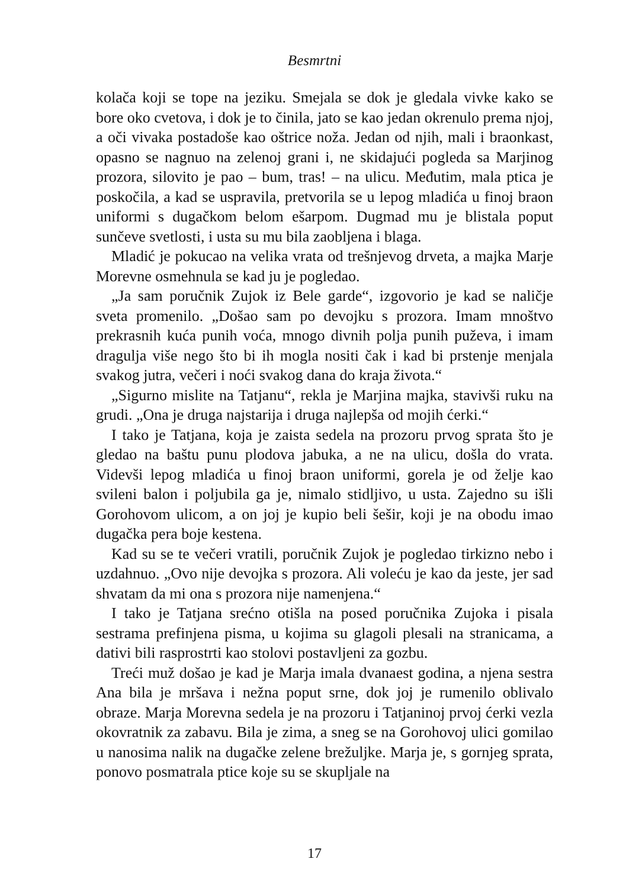Besmrtni
kolača koji se tope na jeziku. Smejala se dok je gledala vivke kako se bore oko cvetova, i dok je to činila, jato se kao jedan okrenulo prema njoj, a oči vivaka postadoše kao oštrice noža. Jedan od njih, mali i braonkast, opasno se nagnuo na zelenoj grani i, ne skidajući pogleda sa Marjinog prozora, silovito je pao – bum, tras! – na ulicu. Međutim, mala ptica je poskočila, a kad se uspravila, pretvorila se u lepog mladića u finoj braon uniformi s dugačkom belom ešarpom. Dugmad mu je blistala poput sunčeve svetlosti, i usta su mu bila zaobljena i blaga.
Mladić je pokucao na velika vrata od trešnjevog drveta, a majka Marje Morevne osmehnula se kad ju je pogledao.
„Ja sam poručnik Zujok iz Bele garde“, izgovorio je kad se naličje sveta promenilo. „Došao sam po devojku s prozora. Imam mnoštvo prekrasnih kuća punih voća, mnogo divnih polja punih puževa, i imam dragulja više nego što bi ih mogla nositi čak i kad bi prstenje menjala svakog jutra, večeri i noći svakog dana do kraja života.“
„Sigurno mislite na Tatjanu“, rekla je Marjina majka, stavivši ruku na grudi. „Ona je druga najstarija i druga najlepša od mojih ćerki.“
I tako je Tatjana, koja je zaista sedela na prozoru prvog sprata što je gledao na baštu punu plodova jabuka, a ne na ulicu, došla do vrata. Videvši lepog mladića u finoj braon uniformi, gorela je od želje kao svileni balon i poljubila ga je, nimalo stidljivo, u usta. Zajedno su išli Gorohovom ulicom, a on joj je kupio beli šešir, koji je na obodu imao dugačka pera boje kestena.
Kad su se te večeri vratili, poručnik Zujok je pogledao tirkizno nebo i uzdahnuo. „Ovo nije devojka s prozora. Ali voleću je kao da jeste, jer sad shvatam da mi ona s prozora nije namenjena.“
I tako je Tatjana srećno otišla na posed poručnika Zujoka i pisala sestrama prefinjena pisma, u kojima su glagoli plesali na stranicama, a dativi bili rasprostrti kao stolovi postavljeni za gozbu.
Treći muž došao je kad je Marja imala dvanaest godina, a njena sestra Ana bila je mršava i nežna poput srne, dok joj je rumenilo oblivalo obraze. Marja Morevna sedela je na prozoru i Tatjaninoj prvoj ćerki vezla okovratnik za zabavu. Bila je zima, a sneg se na Gorohovoj ulici gomilao u nanosima nalik na dugačke zelene brežuljke. Marja je, s gornjeg sprata, ponovo posmatrala ptice koje su se skupljale na
17